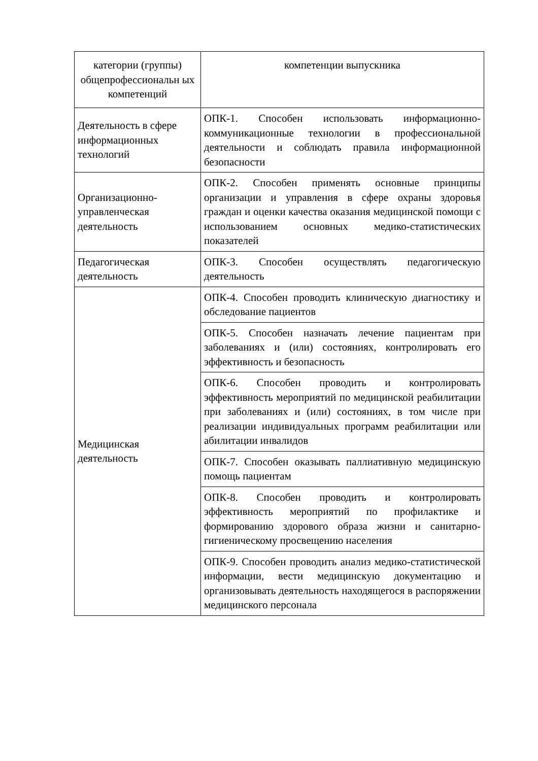| категории (группы) общепрофессиональн ых компетенций | компетенции выпускника |
| --- | --- |
| Деятельность в сфере информационных технологий | ОПК-1. Способен использовать информационно-коммуникационные технологии в профессиональной деятельности и соблюдать правила информационной безопасности |
| Организационно-управленческая деятельность | ОПК-2. Способен применять основные принципы организации и управления в сфере охраны здоровья граждан и оценки качества оказания медицинской помощи с использованием основных медико-статистических показателей |
| Педагогическая деятельность | ОПК-3. Способен осуществлять педагогическую деятельность |
| Медицинская деятельность | ОПК-4. Способен проводить клиническую диагностику и обследование пациентов |
| | ОПК-5. Способен назначать лечение пациентам при заболеваниях и (или) состояниях, контролировать его эффективность и безопасность |
| | ОПК-6. Способен проводить и контролировать эффективность мероприятий по медицинской реабилитации при заболеваниях и (или) состояниях, в том числе при реализации индивидуальных программ реабилитации или абилитации инвалидов |
| | ОПК-7. Способен оказывать паллиативную медицинскую помощь пациентам |
| | ОПК-8. Способен проводить и контролировать эффективность мероприятий по профилактике и формированию здорового образа жизни и санитарно-гигиеническому просвещению населения |
| | ОПК-9. Способен проводить анализ медико-статистической информации, вести медицинскую документацию и организовывать деятельность находящегося в распоряжении медицинского персонала |